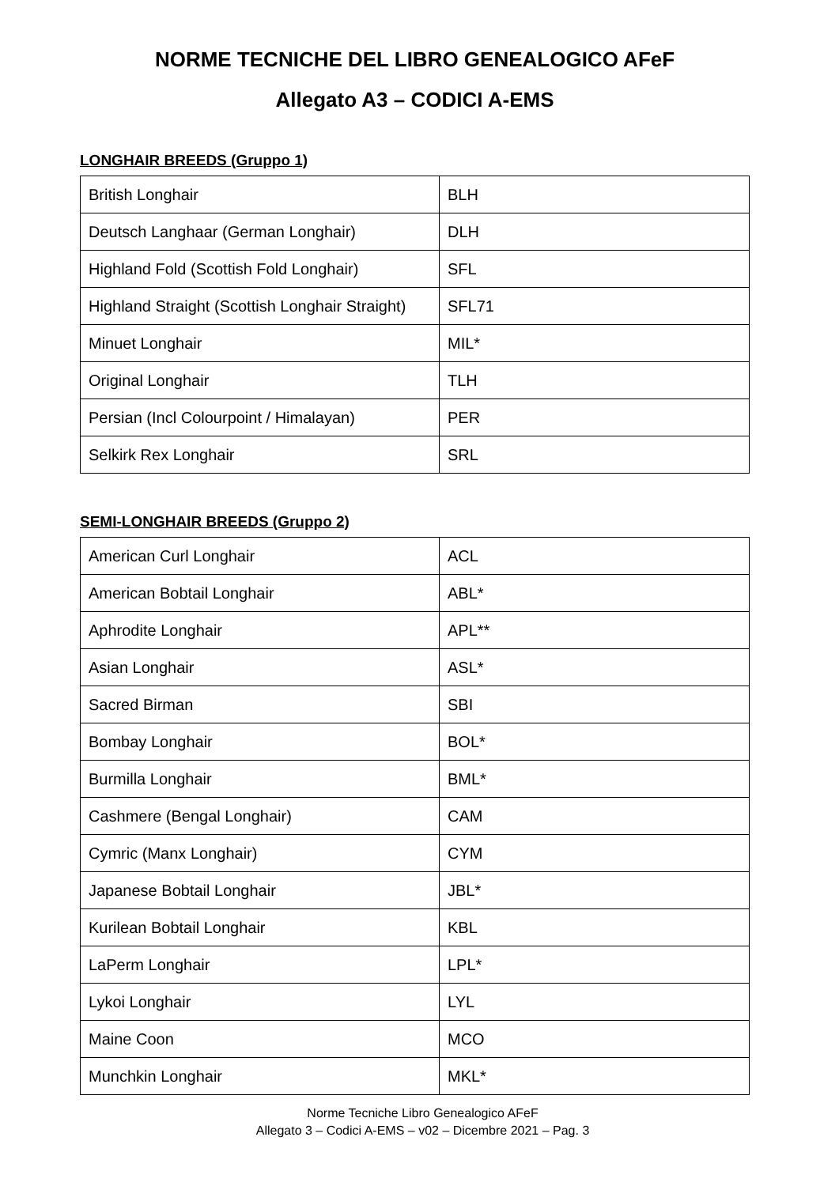NORME TECNICHE DEL LIBRO GENEALOGICO AFeF
Allegato A3 – CODICI A-EMS
LONGHAIR BREEDS (Gruppo 1)
| British Longhair | BLH |
| Deutsch Langhaar (German Longhair) | DLH |
| Highland Fold (Scottish Fold Longhair) | SFL |
| Highland Straight (Scottish Longhair Straight) | SFL71 |
| Minuet Longhair | MIL* |
| Original Longhair | TLH |
| Persian (Incl Colourpoint / Himalayan) | PER |
| Selkirk Rex Longhair | SRL |
SEMI-LONGHAIR BREEDS (Gruppo 2)
| American Curl Longhair | ACL |
| American Bobtail Longhair | ABL* |
| Aphrodite Longhair | APL** |
| Asian Longhair | ASL* |
| Sacred Birman | SBI |
| Bombay Longhair | BOL* |
| Burmilla Longhair | BML* |
| Cashmere (Bengal Longhair) | CAM |
| Cymric (Manx Longhair) | CYM |
| Japanese Bobtail Longhair | JBL* |
| Kurilean Bobtail Longhair | KBL |
| LaPerm Longhair | LPL* |
| Lykoi Longhair | LYL |
| Maine Coon | MCO |
| Munchkin Longhair | MKL* |
Norme Tecniche Libro Genealogico AFeF
Allegato 3 – Codici A-EMS – v02 – Dicembre 2021 – Pag. 3